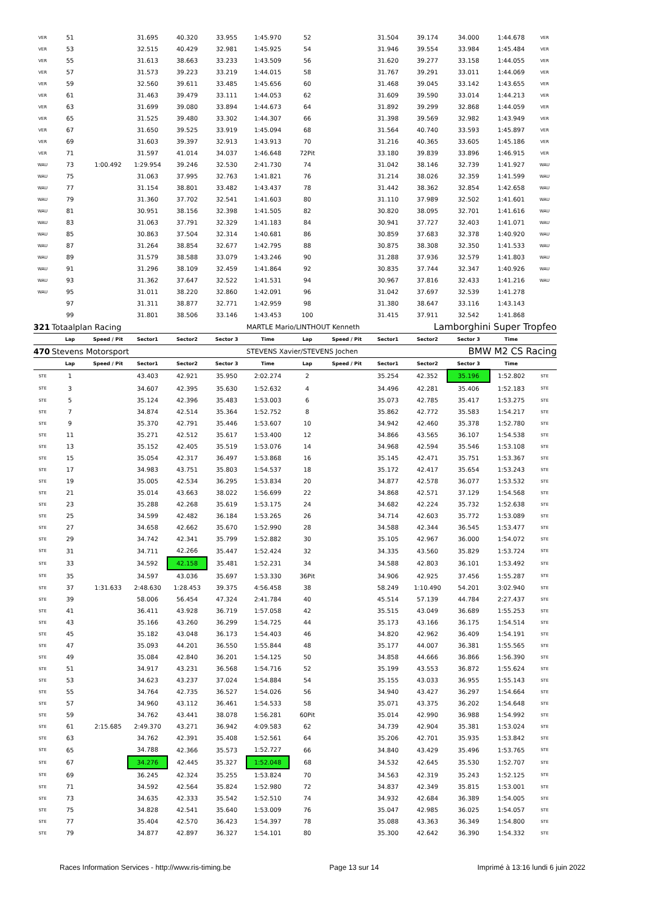| VER | 51 | | 31.695 | 40.320 | 33.955 | 1:45.970 | 52 | | 31.504 | 39.174 | 34.000 | 1:44.678 | VER |
| VER | 53 | | 32.515 | 40.429 | 32.981 | 1:45.925 | 54 | | 31.946 | 39.554 | 33.984 | 1:45.484 | VER |
| VER | 55 | | 31.613 | 38.663 | 33.233 | 1:43.509 | 56 | | 31.620 | 39.277 | 33.158 | 1:44.055 | VER |
| VER | 57 | | 31.573 | 39.223 | 33.219 | 1:44.015 | 58 | | 31.767 | 39.291 | 33.011 | 1:44.069 | VER |
| VER | 59 | | 32.560 | 39.611 | 33.485 | 1:45.656 | 60 | | 31.468 | 39.045 | 33.142 | 1:43.655 | VER |
| VER | 61 | | 31.463 | 39.479 | 33.111 | 1:44.053 | 62 | | 31.609 | 39.590 | 33.014 | 1:44.213 | VER |
| VER | 63 | | 31.699 | 39.080 | 33.894 | 1:44.673 | 64 | | 31.892 | 39.299 | 32.868 | 1:44.059 | VER |
| VER | 65 | | 31.525 | 39.480 | 33.302 | 1:44.307 | 66 | | 31.398 | 39.569 | 32.982 | 1:43.949 | VER |
| VER | 67 | | 31.650 | 39.525 | 33.919 | 1:45.094 | 68 | | 31.564 | 40.740 | 33.593 | 1:45.897 | VER |
| VER | 69 | | 31.603 | 39.397 | 32.913 | 1:43.913 | 70 | | 31.216 | 40.365 | 33.605 | 1:45.186 | VER |
| VER | 71 | | 31.597 | 41.014 | 34.037 | 1:46.648 | 72Pit | | 33.180 | 39.839 | 33.896 | 1:46.915 | VER |
| WAU | 73 | 1:00.492 | 1:29.954 | 39.246 | 32.530 | 2:41.730 | 74 | | 31.042 | 38.146 | 32.739 | 1:41.927 | WAU |
| WAU | 75 | | 31.063 | 37.995 | 32.763 | 1:41.821 | 76 | | 31.214 | 38.026 | 32.359 | 1:41.599 | WAU |
| WAU | 77 | | 31.154 | 38.801 | 33.482 | 1:43.437 | 78 | | 31.442 | 38.362 | 32.854 | 1:42.658 | WAU |
| WAU | 79 | | 31.360 | 37.702 | 32.541 | 1:41.603 | 80 | | 31.110 | 37.989 | 32.502 | 1:41.601 | WAU |
| WAU | 81 | | 30.951 | 38.156 | 32.398 | 1:41.505 | 82 | | 30.820 | 38.095 | 32.701 | 1:41.616 | WAU |
| WAU | 83 | | 31.063 | 37.791 | 32.329 | 1:41.183 | 84 | | 30.941 | 37.727 | 32.403 | 1:41.071 | WAU |
| WAU | 85 | | 30.863 | 37.504 | 32.314 | 1:40.681 | 86 | | 30.859 | 37.683 | 32.378 | 1:40.920 | WAU |
| WAU | 87 | | 31.264 | 38.854 | 32.677 | 1:42.795 | 88 | | 30.875 | 38.308 | 32.350 | 1:41.533 | WAU |
| WAU | 89 | | 31.579 | 38.588 | 33.079 | 1:43.246 | 90 | | 31.288 | 37.936 | 32.579 | 1:41.803 | WAU |
| WAU | 91 | | 31.296 | 38.109 | 32.459 | 1:41.864 | 92 | | 30.835 | 37.744 | 32.347 | 1:40.926 | WAU |
| WAU | 93 | | 31.362 | 37.647 | 32.522 | 1:41.531 | 94 | | 30.967 | 37.816 | 32.433 | 1:41.216 | WAU |
| WAU | 95 | | 31.011 | 38.220 | 32.860 | 1:42.091 | 96 | | 31.042 | 37.697 | 32.539 | 1:41.278 | |
| | 97 | | 31.311 | 38.877 | 32.771 | 1:42.959 | 98 | | 31.380 | 38.647 | 33.116 | 1:43.143 | |
| | 99 | | 31.801 | 38.506 | 33.146 | 1:43.453 | 100 | | 31.415 | 37.911 | 32.542 | 1:41.868 | |
| 321 | Totaalplan Racing | | | | | MARTLE Mario/LINTHOUT Kenneth | | | Lamborghini Super Tropfeo | | | | |
| | Lap | Speed / Pit | Sector1 | Sector2 | Sector 3 | Time | Lap | Speed / Pit | Sector1 | Sector2 | Sector 3 | Time | |
| 470 | Stevens Motorsport | | | | | STEVENS Xavier/STEVENS Jochen | | | BMW M2 CS Racing | | | | |
| | Lap | Speed / Pit | Sector1 | Sector2 | Sector 3 | Time | Lap | Speed / Pit | Sector1 | Sector2 | Sector 3 | Time | |
| STE | 1 | | 43.403 | 42.921 | 35.950 | 2:02.274 | 2 | | 35.254 | 42.352 | 35.196 | 1:52.802 | STE |
| STE | 3 | | 34.607 | 42.395 | 35.630 | 1:52.632 | 4 | | 34.496 | 42.281 | 35.406 | 1:52.183 | STE |
| STE | 5 | | 35.124 | 42.396 | 35.483 | 1:53.003 | 6 | | 35.073 | 42.785 | 35.417 | 1:53.275 | STE |
| STE | 7 | | 34.874 | 42.514 | 35.364 | 1:52.752 | 8 | | 35.862 | 42.772 | 35.583 | 1:54.217 | STE |
| STE | 9 | | 35.370 | 42.791 | 35.446 | 1:53.607 | 10 | | 34.942 | 42.460 | 35.378 | 1:52.780 | STE |
| STE | 11 | | 35.271 | 42.512 | 35.617 | 1:53.400 | 12 | | 34.866 | 43.565 | 36.107 | 1:54.538 | STE |
| STE | 13 | | 35.152 | 42.405 | 35.519 | 1:53.076 | 14 | | 34.968 | 42.594 | 35.546 | 1:53.108 | STE |
| STE | 15 | | 35.054 | 42.317 | 36.497 | 1:53.868 | 16 | | 35.145 | 42.471 | 35.751 | 1:53.367 | STE |
| STE | 17 | | 34.983 | 43.751 | 35.803 | 1:54.537 | 18 | | 35.172 | 42.417 | 35.654 | 1:53.243 | STE |
| STE | 19 | | 35.005 | 42.534 | 36.295 | 1:53.834 | 20 | | 34.877 | 42.578 | 36.077 | 1:53.532 | STE |
| STE | 21 | | 35.014 | 43.663 | 38.022 | 1:56.699 | 22 | | 34.868 | 42.571 | 37.129 | 1:54.568 | STE |
| STE | 23 | | 35.288 | 42.268 | 35.619 | 1:53.175 | 24 | | 34.682 | 42.224 | 35.732 | 1:52.638 | STE |
| STE | 25 | | 34.599 | 42.482 | 36.184 | 1:53.265 | 26 | | 34.714 | 42.603 | 35.772 | 1:53.089 | STE |
| STE | 27 | | 34.658 | 42.662 | 35.670 | 1:52.990 | 28 | | 34.588 | 42.344 | 36.545 | 1:53.477 | STE |
| STE | 29 | | 34.742 | 42.341 | 35.799 | 1:52.882 | 30 | | 35.105 | 42.967 | 36.000 | 1:54.072 | STE |
| STE | 31 | | 34.711 | 42.266 | 35.447 | 1:52.424 | 32 | | 34.335 | 43.560 | 35.829 | 1:53.724 | STE |
| STE | 33 | | 34.592 | 42.158 | 35.481 | 1:52.231 | 34 | | 34.588 | 42.803 | 36.101 | 1:53.492 | STE |
| STE | 35 | | 34.597 | 43.036 | 35.697 | 1:53.330 | 36Pit | | 34.906 | 42.925 | 37.456 | 1:55.287 | STE |
| STE | 37 | 1:31.633 | 2:48.630 | 1:28.453 | 39.375 | 4:56.458 | 38 | | 58.249 | 1:10.490 | 54.201 | 3:02.940 | STE |
| STE | 39 | | 58.006 | 56.454 | 47.324 | 2:41.784 | 40 | | 45.514 | 57.139 | 44.784 | 2:27.437 | STE |
| STE | 41 | | 36.411 | 43.928 | 36.719 | 1:57.058 | 42 | | 35.515 | 43.049 | 36.689 | 1:55.253 | STE |
| STE | 43 | | 35.166 | 43.260 | 36.299 | 1:54.725 | 44 | | 35.173 | 43.166 | 36.175 | 1:54.514 | STE |
| STE | 45 | | 35.182 | 43.048 | 36.173 | 1:54.403 | 46 | | 34.820 | 42.962 | 36.409 | 1:54.191 | STE |
| STE | 47 | | 35.093 | 44.201 | 36.550 | 1:55.844 | 48 | | 35.177 | 44.007 | 36.381 | 1:55.565 | STE |
| STE | 49 | | 35.084 | 42.840 | 36.201 | 1:54.125 | 50 | | 34.858 | 44.666 | 36.866 | 1:56.390 | STE |
| STE | 51 | | 34.917 | 43.231 | 36.568 | 1:54.716 | 52 | | 35.199 | 43.553 | 36.872 | 1:55.624 | STE |
| STE | 53 | | 34.623 | 43.237 | 37.024 | 1:54.884 | 54 | | 35.155 | 43.033 | 36.955 | 1:55.143 | STE |
| STE | 55 | | 34.764 | 42.735 | 36.527 | 1:54.026 | 56 | | 34.940 | 43.427 | 36.297 | 1:54.664 | STE |
| STE | 57 | | 34.960 | 43.112 | 36.461 | 1:54.533 | 58 | | 35.071 | 43.375 | 36.202 | 1:54.648 | STE |
| STE | 59 | | 34.762 | 43.441 | 38.078 | 1:56.281 | 60Pit | | 35.014 | 42.990 | 36.988 | 1:54.992 | STE |
| STE | 61 | 2:15.685 | 2:49.370 | 43.271 | 36.942 | 4:09.583 | 62 | | 34.739 | 42.904 | 35.381 | 1:53.024 | STE |
| STE | 63 | | 34.762 | 42.391 | 35.408 | 1:52.561 | 64 | | 35.206 | 42.701 | 35.935 | 1:53.842 | STE |
| STE | 65 | | 34.788 | 42.366 | 35.573 | 1:52.727 | 66 | | 34.840 | 43.429 | 35.496 | 1:53.765 | STE |
| STE | 67 | | 34.276 | 42.445 | 35.327 | 1:52.048 | 68 | | 34.532 | 42.645 | 35.530 | 1:52.707 | STE |
| STE | 69 | | 36.245 | 42.324 | 35.255 | 1:53.824 | 70 | | 34.563 | 42.319 | 35.243 | 1:52.125 | STE |
| STE | 71 | | 34.592 | 42.564 | 35.824 | 1:52.980 | 72 | | 34.837 | 42.349 | 35.815 | 1:53.001 | STE |
| STE | 73 | | 34.635 | 42.333 | 35.542 | 1:52.510 | 74 | | 34.932 | 42.684 | 36.389 | 1:54.005 | STE |
| STE | 75 | | 34.828 | 42.541 | 35.640 | 1:53.009 | 76 | | 35.047 | 42.985 | 36.025 | 1:54.057 | STE |
| STE | 77 | | 35.404 | 42.570 | 36.423 | 1:54.397 | 78 | | 35.088 | 43.363 | 36.349 | 1:54.800 | STE |
| STE | 79 | | 34.877 | 42.897 | 36.327 | 1:54.101 | 80 | | 35.300 | 42.642 | 36.390 | 1:54.332 | STE |
Races Information Services - http://www.ris-timing.be Page 13 sur 14 Imprimé à 13:16 lundi 6 juin 2022